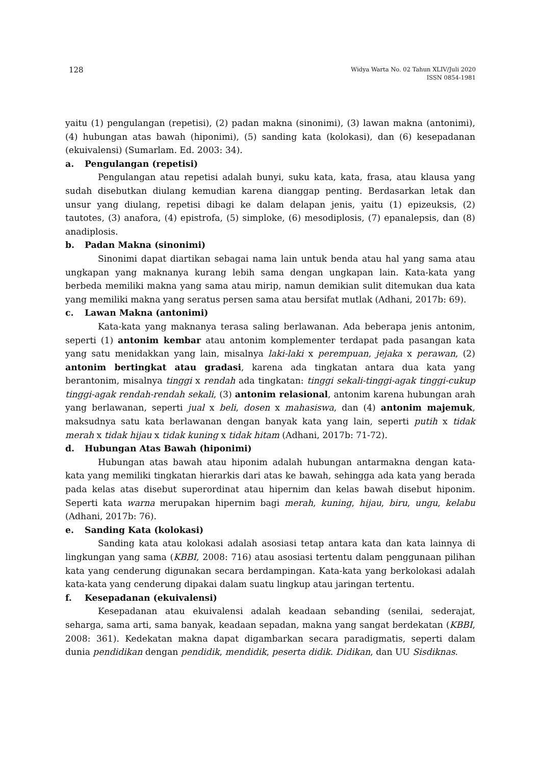128
Widya Warta No. 02 Tahun XLIV/Juli 2020
ISSN 0854-1981
yaitu (1) pengulangan (repetisi), (2) padan makna (sinonimi), (3) lawan makna (antonimi), (4) hubungan atas bawah (hiponimi), (5) sanding kata (kolokasi), dan (6) kesepadanan (ekuivalensi) (Sumarlam. Ed. 2003: 34).
a. Pengulangan (repetisi)
Pengulangan atau repetisi adalah bunyi, suku kata, kata, frasa, atau klausa yang sudah disebutkan diulang kemudian karena dianggap penting. Berdasarkan letak dan unsur yang diulang, repetisi dibagi ke dalam delapan jenis, yaitu (1) epizeuksis, (2) tautotes, (3) anafora, (4) epistrofa, (5) simploke, (6) mesodiplosis, (7) epanalepsis, dan (8) anadiplosis.
b. Padan Makna (sinonimi)
Sinonimi dapat diartikan sebagai nama lain untuk benda atau hal yang sama atau ungkapan yang maknanya kurang lebih sama dengan ungkapan lain. Kata-kata yang berbeda memiliki makna yang sama atau mirip, namun demikian sulit ditemukan dua kata yang memiliki makna yang seratus persen sama atau bersifat mutlak (Adhani, 2017b: 69).
c. Lawan Makna (antonimi)
Kata-kata yang maknanya terasa saling berlawanan. Ada beberapa jenis antonim, seperti (1) antonim kembar atau antonim komplementer terdapat pada pasangan kata yang satu menidakkan yang lain, misalnya laki-laki x perempuan, jejaka x perawan, (2) antonim bertingkat atau gradasi, karena ada tingkatan antara dua kata yang berantonim, misalnya tinggi x rendah ada tingkatan: tinggi sekali-tinggi-agak tinggi-cukup tinggi-agak rendah-rendah sekali, (3) antonim relasional, antonim karena hubungan arah yang berlawanan, seperti jual x beli, dosen x mahasiswa, dan (4) antonim majemuk, maksudnya satu kata berlawanan dengan banyak kata yang lain, seperti putih x tidak merah x tidak hijau x tidak kuning x tidak hitam (Adhani, 2017b: 71-72).
d. Hubungan Atas Bawah (hiponimi)
Hubungan atas bawah atau hiponim adalah hubungan antarmakna dengan kata-kata yang memiliki tingkatan hierarkis dari atas ke bawah, sehingga ada kata yang berada pada kelas atas disebut superordinat atau hipernim dan kelas bawah disebut hiponim. Seperti kata warna merupakan hipernim bagi merah, kuning, hijau, biru, ungu, kelabu (Adhani, 2017b: 76).
e. Sanding Kata (kolokasi)
Sanding kata atau kolokasi adalah asosiasi tetap antara kata dan kata lainnya di lingkungan yang sama (KBBI, 2008: 716) atau asosiasi tertentu dalam penggunaan pilihan kata yang cenderung digunakan secara berdampingan. Kata-kata yang berkolokasi adalah kata-kata yang cenderung dipakai dalam suatu lingkup atau jaringan tertentu.
f. Kesepadanan (ekuivalensi)
Kesepadanan atau ekuivalensi adalah keadaan sebanding (senilai, sederajat, seharga, sama arti, sama banyak, keadaan sepadan, makna yang sangat berdekatan (KBBI, 2008: 361). Kedekatan makna dapat digambarkan secara paradigmatis, seperti dalam dunia pendidikan dengan pendidik, mendidik, peserta didik. Didikan, dan UU Sisdiknas.